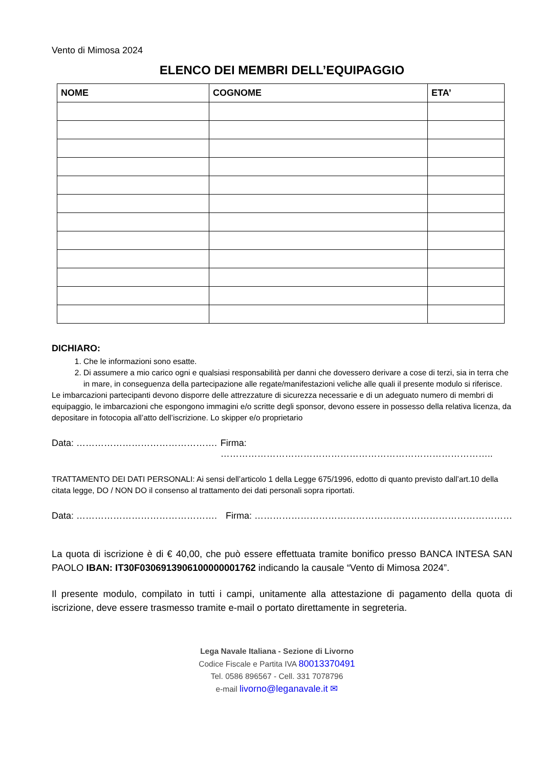Vento di Mimosa 2024
ELENCO DEI MEMBRI DELL’EQUIPAGGIO
| NOME | COGNOME | ETA’ |
| --- | --- | --- |
DICHIARO:
1. Che le informazioni sono esatte.
2. Di assumere a mio carico ogni e qualsiasi responsabilità per danni che dovessero derivare a cose di terzi, sia in terra che in mare, in conseguenza della partecipazione alle regate/manifestazioni veliche alle quali il presente modulo si riferisce.
Le imbarcazioni partecipanti devono disporre delle attrezzature di sicurezza necessarie e di un adeguato numero di membri di equipaggio, le imbarcazioni che espongono immagini e/o scritte degli sponsor, devono essere in possesso della relativa licenza, da depositare in fotocopia all’atto dell’iscrizione. Lo skipper e/o proprietario
Data: ………………………………………. Firma: ……………………………………………………………………………..
TRATTAMENTO DEI DATI PERSONALI: Ai sensi dell’articolo 1 della Legge 675/1996, edotto di quanto previsto dall’art.10 della citata legge, DO / NON DO il consenso al trattamento dei dati personali sopra riportati.
Data: ………………………………………. Firma: …………………………………………………………………………
La quota di iscrizione è di € 40,00, che può essere effettuata tramite bonifico presso BANCA INTESA SAN PAOLO IBAN: IT30F0306913906100000001762 indicando la causale “Vento di Mimosa 2024”.
Il presente modulo, compilato in tutti i campi, unitamente alla attestazione di pagamento della quota di iscrizione, deve essere trasmesso tramite e-mail o portato direttamente in segreteria.
Lega Navale Italiana - Sezione di Livorno
Codice Fiscale e Partita IVA 80013370491
Tel. 0586 896567 - Cell. 331 7078796
e-mail livorno@leganavale.it ✉